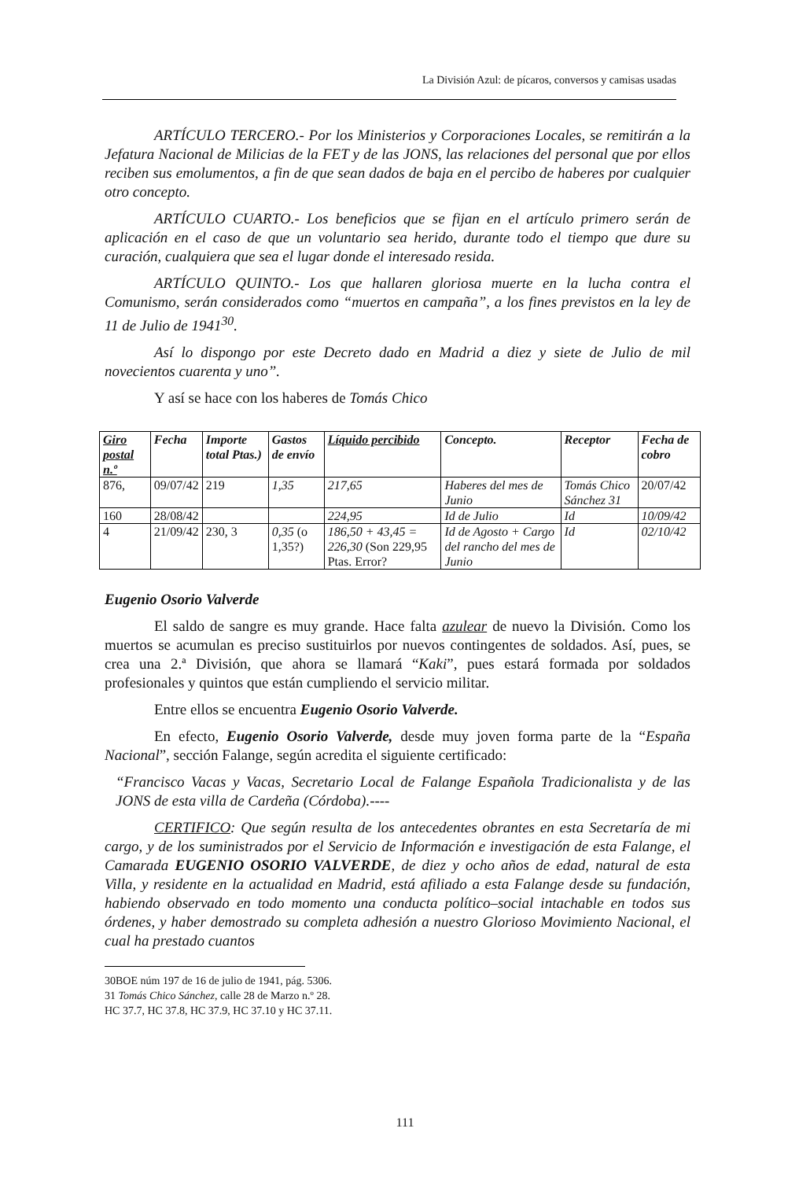La División Azul: de pícaros, conversos y camisas usadas
ARTÍCULO TERCERO.- Por los Ministerios y Corporaciones Locales, se remitirán a la Jefatura Nacional de Milicias de la FET y de las JONS, las relaciones del personal que por ellos reciben sus emolumentos, a fin de que sean dados de baja en el percibo de haberes por cualquier otro concepto.
ARTÍCULO CUARTO.- Los beneficios que se fijan en el artículo primero serán de aplicación en el caso de que un voluntario sea herido, durante todo el tiempo que dure su curación, cualquiera que sea el lugar donde el interesado resida.
ARTÍCULO QUINTO.- Los que hallaren gloriosa muerte en la lucha contra el Comunismo, serán considerados como “muertos en campaña”, a los fines previstos en la ley de 11 de Julio de 1941<sup>30</sup>.
Así lo dispongo por este Decreto dado en Madrid a diez y siete de Julio de mil novecientos cuarenta y uno”.
Y así se hace con los haberes de Tomás Chico
| Giro postal n.º | Fecha | Importe total Ptas.) | Gastos de envío | Líquido percibido | Concepto. | Receptor | Fecha de cobro |
| --- | --- | --- | --- | --- | --- | --- | --- |
| 876, | 09/07/42 | 219 | 1,35 | 217,65 | Haberes del mes de Junio | Tomás Chico Sánchez 31 | 20/07/42 |
| 160 | 28/08/42 | | | 224,95 | Id de Julio | Id | 10/09/42 |
| 4 | 21/09/42 | 230, 3 | 0,35 (o 1,35?) | 186,50 + 43,45 = 226,30 (Son 229,95 Ptas. Error? | Id de Agosto + Cargo del rancho del mes de Junio | Id | 02/10/42 |
Eugenio Osorio Valverde
El saldo de sangre es muy grande. Hace falta azulear de nuevo la División. Como los muertos se acumulan es preciso sustituirlos por nuevos contingentes de soldados. Así, pues, se crea una 2.ª División, que ahora se llamará “Kaki”, pues estará formada por soldados profesionales y quintos que están cumpliendo el servicio militar.
Entre ellos se encuentra Eugenio Osorio Valverde.
En efecto, Eugenio Osorio Valverde, desde muy joven forma parte de la “España Nacional”, sección Falange, según acredita el siguiente certificado:
“Francisco Vacas y Vacas, Secretario Local de Falange Española Tradicionalista y de las JONS de esta villa de Cardeña (Córdoba).----
CERTIFICO: Que según resulta de los antecedentes obrantes en esta Secretaría de mi cargo, y de los suministrados por el Servicio de Información e investigación de esta Falange, el Camarada EUGENIO OSORIO VALVERDE, de diez y ocho años de edad, natural de esta Villa, y residente en la actualidad en Madrid, está afiliado a esta Falange desde su fundación, habiendo observado en todo momento una conducta político–social intachable en todos sus órdenes, y haber demostrado su completa adhesión a nuestro Glorioso Movimiento Nacional, el cual ha prestado cuantos
30BOE núm 197 de 16 de julio de 1941, pág. 5306.
31 Tomás Chico Sánchez, calle 28 de Marzo n.º 28.
HC 37.7, HC 37.8, HC 37.9, HC 37.10 y HC 37.11.
111